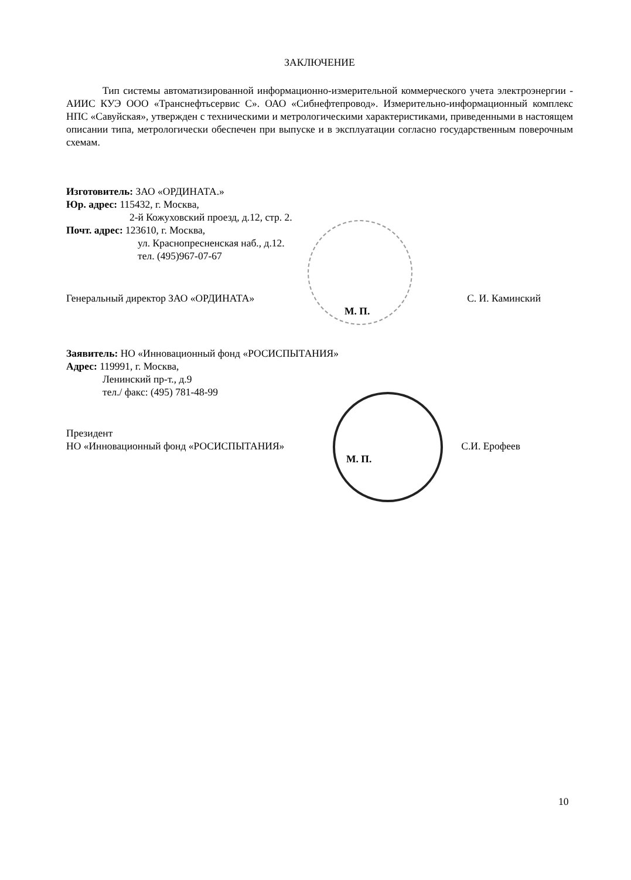ЗАКЛЮЧЕНИЕ
Тип системы автоматизированной информационно-измерительной коммерческого учета электроэнергии - АИИС КУЭ ООО «Транснефтьсервис С». ОАО «Сибнефтепровод». Измерительно-информационный комплекс НПС «Савуйская», утвержден с техническими и метрологическими характеристиками, приведенными в настоящем описании типа, метрологически обеспечен при выпуске и в эксплуатации согласно государственным поверочным схемам.
Изготовитель: ЗАО «ОРДИНАТА.»
Юр. адрес: 115432, г. Москва,
2-й Кожуховский проезд, д.12, стр. 2.
Почт. адрес: 123610, г. Москва,
ул. Краснопресненская наб., д.12.
тел. (495)967-07-67
Генеральный директор ЗАО «ОРДИНАТА» С. И. Каминский
М. П.
Заявитель: НО «Инновационный фонд «РОСИСПЫТАНИЯ»
Адрес: 119991, г. Москва,
Ленинский пр-т., д.9
тел./ факс: (495) 781-48-99
Президент
НО «Инновационный фонд «РОСИСПЫТАНИЯ» С.И. Ерофеев
М. П.
10